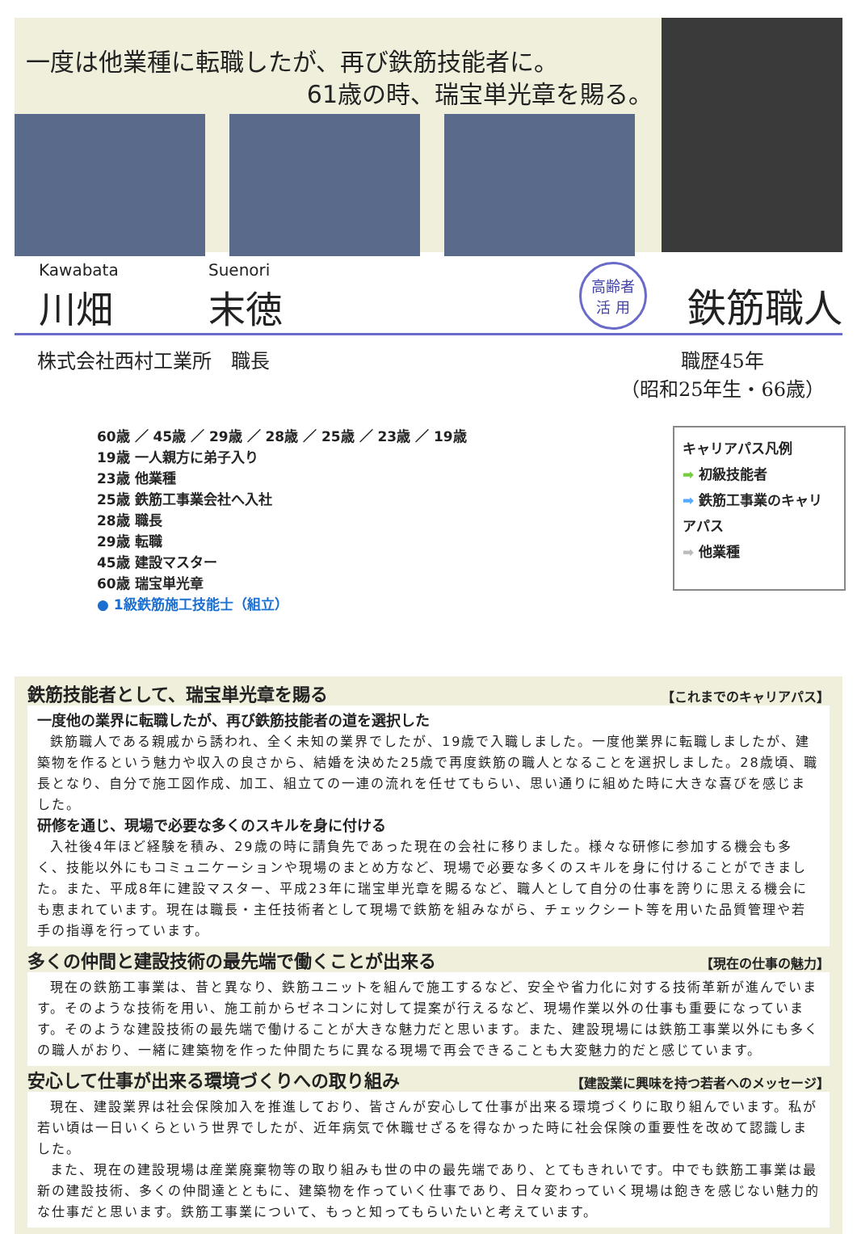一度は他業種に転職したが、再び鉄筋技能者に。
61歳の時、瑞宝単光章を賜る。
Kawabata
川畑
Suenori
末徳
高齢者
活 用
鉄筋職人
株式会社西村工業所　職長 職歴45年
（昭和25年生・66歳）
60歳 ／ 45歳 ／ 29歳 ／ 28歳 ／ 25歳 ／ 23歳 ／ 19歳
19歳 一人親方に弟子入り
23歳 他業種
25歳 鉄筋工事業会社へ入社
28歳 職長
29歳 転職
45歳 建設マスター
60歳 瑞宝単光章
● 1級鉄筋施工技能士（組立）
キャリアパス凡例
➡ 初級技能者
➡ 鉄筋工事業のキャリアパス
➡ 他業種
鉄筋技能者として、瑞宝単光章を賜る 【これまでのキャリアパス】
一度他の業界に転職したが、再び鉄筋技能者の道を選択した
鉄筋職人である親戚から誘われ、全く未知の業界でしたが、19歳で入職しました。一度他業界に転職しましたが、建築物を作るという魅力や収入の良さから、結婚を決めた25歳で再度鉄筋の職人となることを選択しました。28歳頃、職長となり、自分で施工図作成、加工、組立ての一連の流れを任せてもらい、思い通りに組めた時に大きな喜びを感じました。
研修を通じ、現場で必要な多くのスキルを身に付ける
入社後4年ほど経験を積み、29歳の時に請負先であった現在の会社に移りました。様々な研修に参加する機会も多く、技能以外にもコミュニケーションや現場のまとめ方など、現場で必要な多くのスキルを身に付けることができました。また、平成8年に建設マスター、平成23年に瑞宝単光章を賜るなど、職人として自分の仕事を誇りに思える機会にも恵まれています。現在は職長・主任技術者として現場で鉄筋を組みながら、チェックシート等を用いた品質管理や若手の指導を行っています。
多くの仲間と建設技術の最先端で働くことが出来る 【現在の仕事の魅力】
現在の鉄筋工事業は、昔と異なり、鉄筋ユニットを組んで施工するなど、安全や省力化に対する技術革新が進んでいます。そのような技術を用い、施工前からゼネコンに対して提案が行えるなど、現場作業以外の仕事も重要になっています。そのような建設技術の最先端で働けることが大きな魅力だと思います。また、建設現場には鉄筋工事業以外にも多くの職人がおり、一緒に建築物を作った仲間たちに異なる現場で再会できることも大変魅力的だと感じています。
安心して仕事が出来る環境づくりへの取り組み 【建設業に興味を持つ若者へのメッセージ】
現在、建設業界は社会保険加入を推進しており、皆さんが安心して仕事が出来る環境づくりに取り組んでいます。私が若い頃は一日いくらという世界でしたが、近年病気で休職せざるを得なかった時に社会保険の重要性を改めて認識しました。
また、現在の建設現場は産業廃棄物等の取り組みも世の中の最先端であり、とてもきれいです。中でも鉄筋工事業は最新の建設技術、多くの仲間達とともに、建築物を作っていく仕事であり、日々変わっていく現場は飽きを感じない魅力的な仕事だと思います。鉄筋工事業について、もっと知ってもらいたいと考えています。